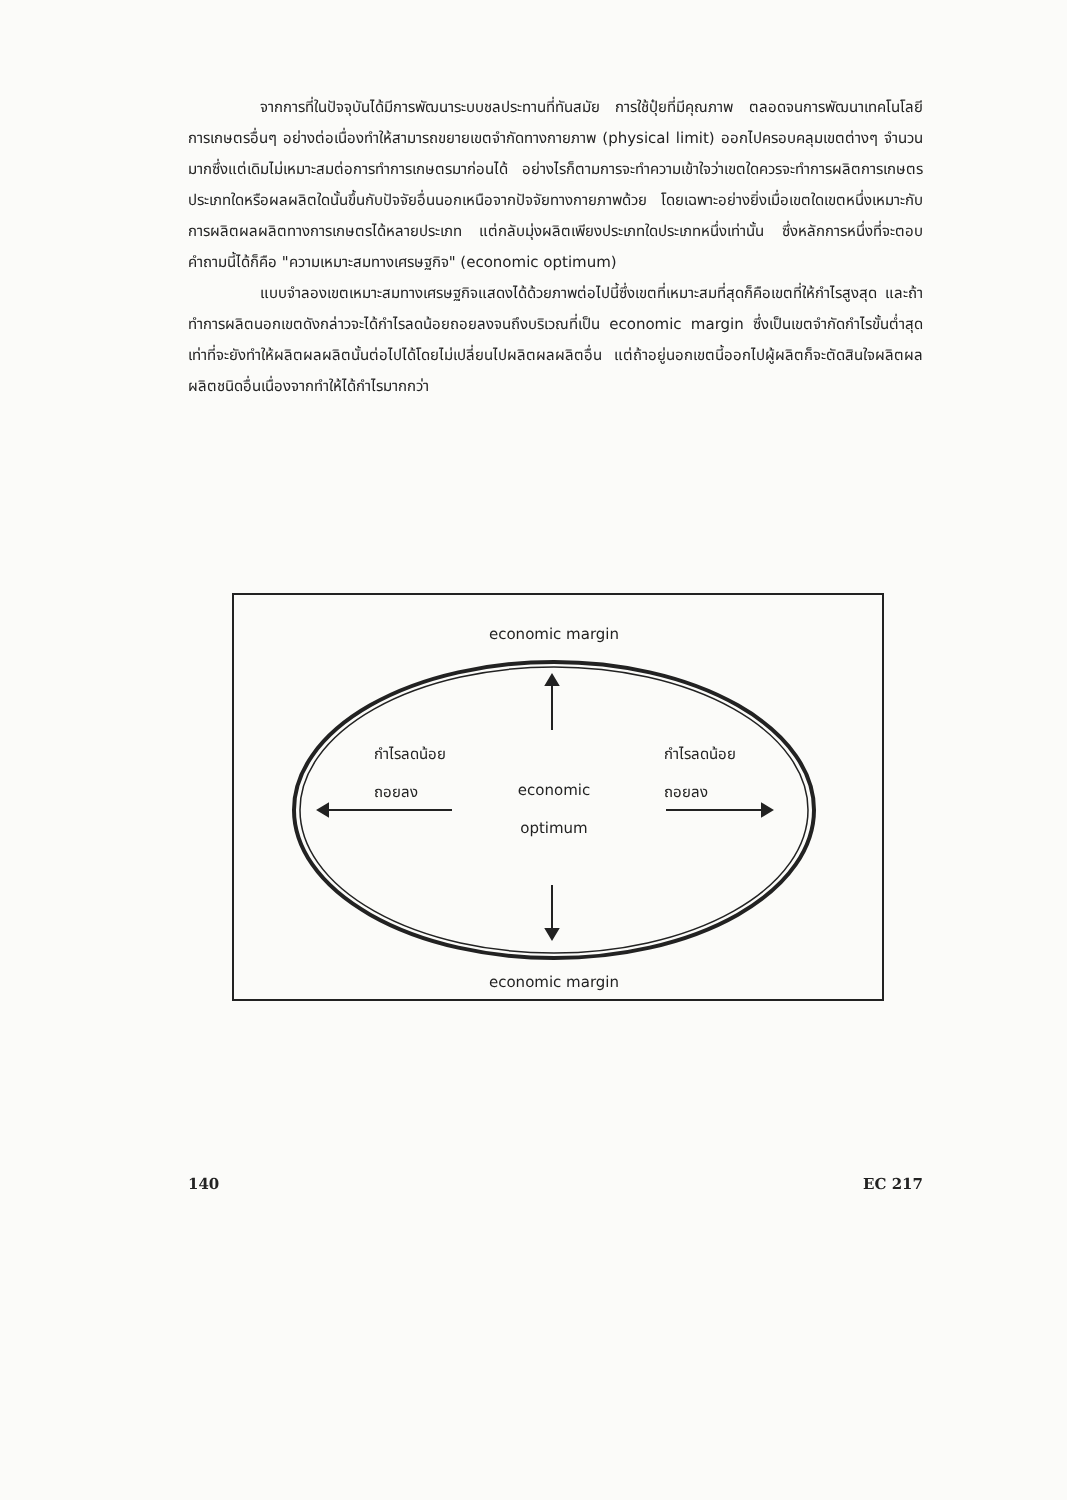จากการที่ในปัจจุบันได้มีการพัฒนาระบบชลประทานที่ทันสมัย การใช้ปุ๋ยที่มีคุณภาพ ตลอดจนการพัฒนาเทคโนโลยีการเกษตรอื่นๆ อย่างต่อเนื่องทำให้สามารถขยายเขตจำกัดทางกายภาพ (physical limit) ออกไปครอบคลุมเขตต่างๆ จำนวนมากซึ่งแต่เดิมไม่เหมาะสมต่อการทำการเกษตรมาก่อนได้ อย่างไรก็ตามการจะทำความเข้าใจว่าเขตใดควรจะทำการผลิตการเกษตรประเภทใดหรือผลผลิตใดนั้นขึ้นกับปัจจัยอื่นนอกเหนือจากปัจจัยทางกายภาพด้วย โดยเฉพาะอย่างยิ่งเมื่อเขตใดเขตหนึ่งเหมาะกับการผลิตผลผลิตทางการเกษตรได้หลายประเภท แต่กลับมุ่งผลิตเพียงประเภทใดประเภทหนึ่งเท่านั้น ซึ่งหลักการหนึ่งที่จะตอบคำถามนี้ได้ก็คือ "ความเหมาะสมทางเศรษฐกิจ" (economic optimum)
แบบจำลองเขตเหมาะสมทางเศรษฐกิจแสดงได้ด้วยภาพต่อไปนี้ซึ่งเขตที่เหมาะสมที่สุดก็คือเขตที่ให้กำไรสูงสุด และถ้าทำการผลิตนอกเขตดังกล่าวจะได้กำไรลดน้อยถอยลงจนถึงบริเวณที่เป็น economic margin ซึ่งเป็นเขตจำกัดกำไรขั้นต่ำสุดเท่าที่จะยังทำให้ผลิตผลผลิตนั้นต่อไปได้โดยไม่เปลี่ยนไปผลิตผลผลิตอื่น แต่ถ้าอยู่นอกเขตนี้ออกไปผู้ผลิตก็จะตัดสินใจผลิตผลผลิตชนิดอื่นเนื่องจากทำให้ได้กำไรมากกว่า
economic margin
กำไรลดน้อย
ถอยลง
economic
optimum
กำไรลดน้อย
ถอยลง
economic margin
140 EC 217